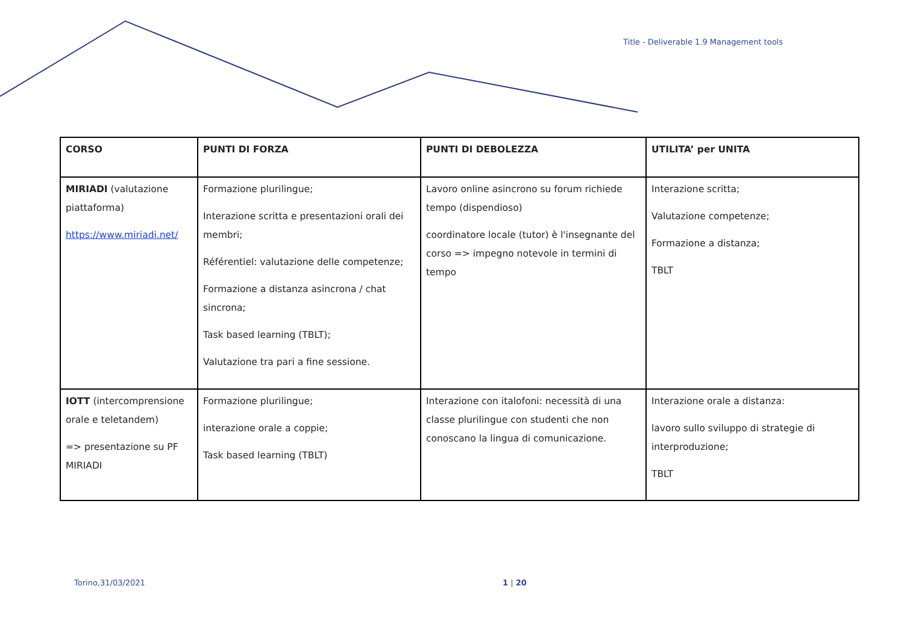Title - Deliverable 1.9 Management tools
| CORSO | PUNTI DI FORZA | PUNTI DI DEBOLEZZA | UTILITA’ per UNITA |
| --- | --- | --- | --- |
| MIRIADI (valutazione piattaforma) https://www.miriadi.net/ | Formazione plurilingue; Interazione scritta e presentazioni orali dei membri; Référentiel: valutazione delle competenze; Formazione a distanza asincrona / chat sincrona; Task based learning (TBLT); Valutazione tra pari a fine sessione. | Lavoro online asincrono su forum richiede tempo (dispendioso) coordinatore locale (tutor) è l'insegnante del corso => impegno notevole in termini di tempo | Interazione scritta; Valutazione competenze; Formazione a distanza; TBLT |
| IOTT (intercomprensione orale e teletandem) => presentazione su PF MIRIADI | Formazione plurilingue; interazione orale a coppie; Task based learning (TBLT) | Interazione con italofoni: necessità di una classe plurilingue con studenti che non conoscano la lingua di comunicazione. | Interazione orale a distanza: lavoro sullo sviluppo di strategie di interproduzione; TBLT |
Torino,31/03/2021 1 | 20